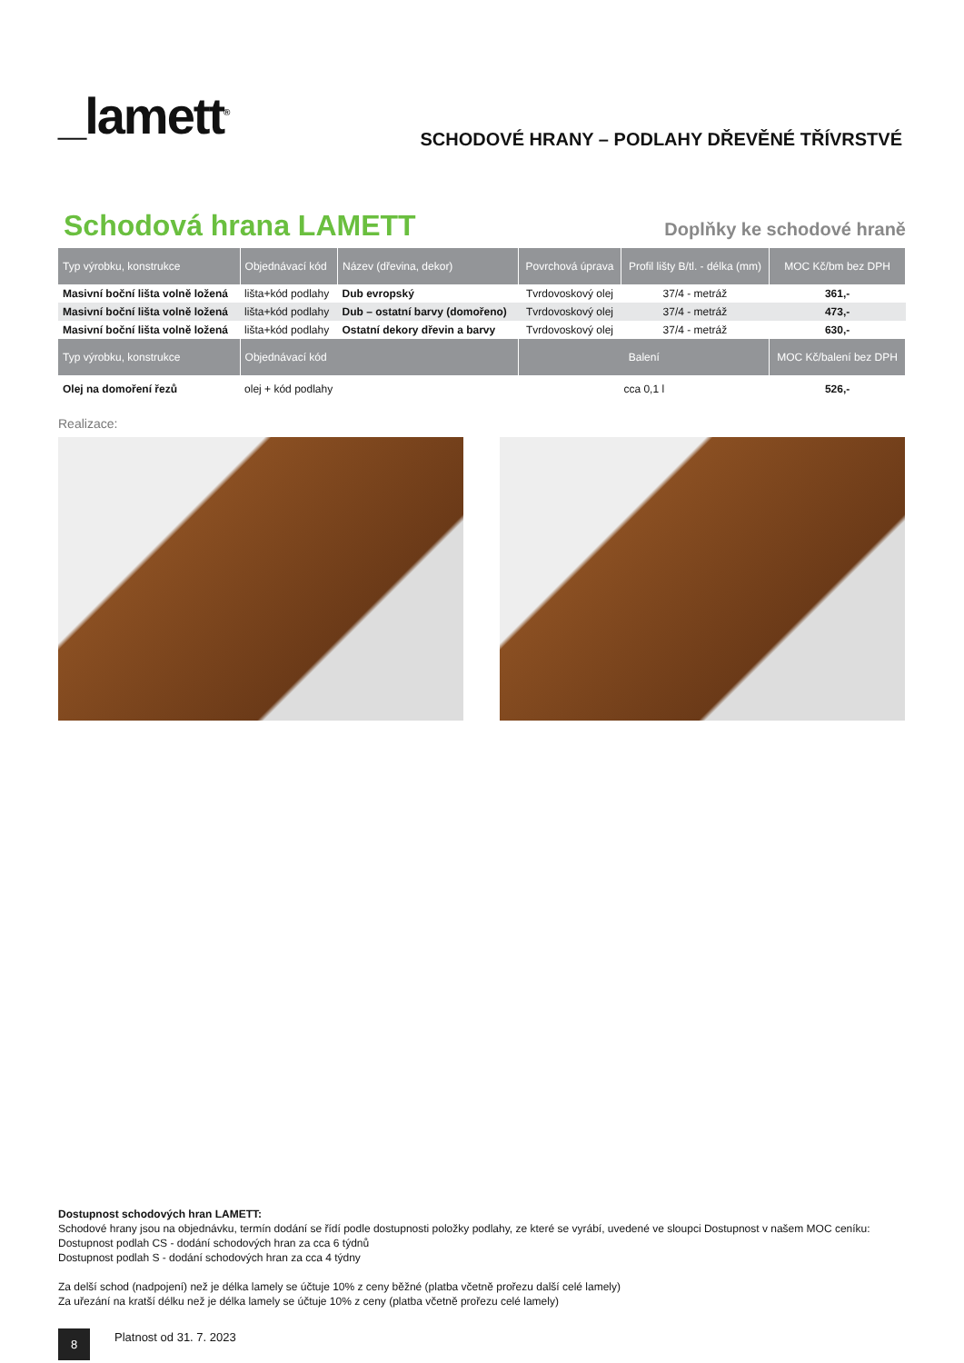_lamett<sup>®</sup>
SCHODOVÉ HRANY – PODLAHY DŘEVĚNÉ TŘÍVRSTVÉ
Schodová hrana LAMETT Doplňky ke schodové hraně
| Typ výrobku, konstrukce | Objednávací kód | Název (dřevina, dekor) | Povrchová úprava | Profil lišty B/tl. - délka (mm) | MOC Kč/bm bez DPH |
| --- | --- | --- | --- | --- | --- |
| Masivní boční lišta volně ložená | lišta+kód podlahy | Dub evropský | Tvrdovoskový olej | 37/4 - metráž | 361,- |
| Masivní boční lišta volně ložená | lišta+kód podlahy | Dub – ostatní barvy (domořeno) | Tvrdovoskový olej | 37/4 - metráž | 473,- |
| Masivní boční lišta volně ložená | lišta+kód podlahy | Ostatní dekory dřevin a barvy | Tvrdovoskový olej | 37/4 - metráž | 630,- |
| Typ výrobku, konstrukce | Objednávací kód | | Balení | | MOC Kč/balení bez DPH |
| Olej na domoření řezů | olej + kód podlahy | | cca 0,1 l | | 526,- |
Realizace:
Dostupnost schodových hran LAMETT:
Schodové hrany jsou na objednávku, termín dodání se řídí podle dostupnosti položky podlahy, ze které se vyrábí, uvedené ve sloupci Dostupnost v našem MOC ceníku:
Dostupnost podlah CS - dodání schodových hran za cca 6 týdnů
Dostupnost podlah S - dodání schodových hran za cca 4 týdny
Za delší schod (nadpojení) než je délka lamely se účtuje 10% z ceny běžné (platba včetně prořezu další celé lamely)
Za uřezání na kratší délku než je délka lamely se účtuje 10% z ceny (platba včetně prořezu celé lamely)
8 Platnost od 31. 7. 2023